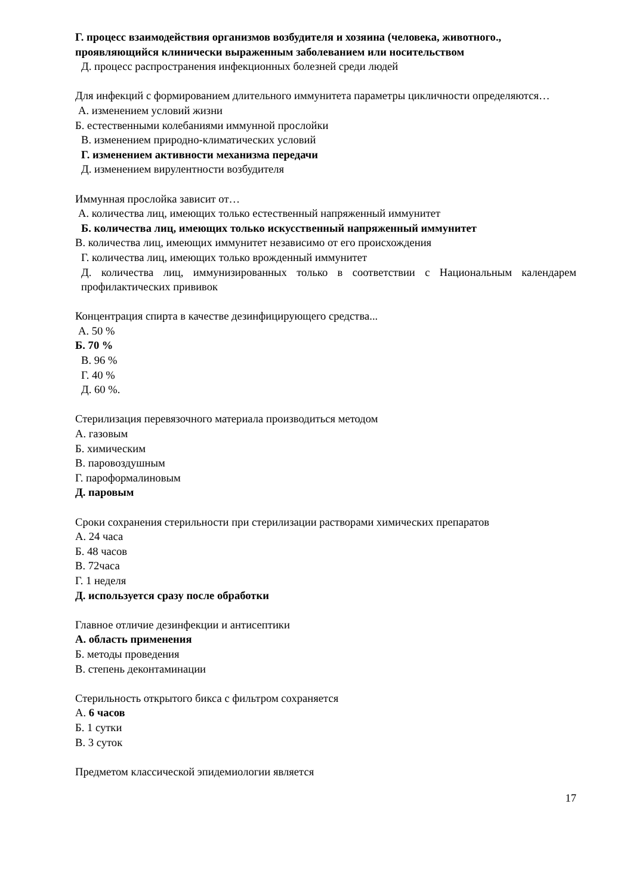Г. процесс взаимодействия организмов возбудителя и хозяина (человека, животного., проявляющийся клинически выраженным заболеванием или носительством
Д. процесс распространения инфекционных болезней среди людей
Для инфекций с формированием длительного иммунитета параметры цикличности определяются…
А. изменением условий жизни
Б. естественными колебаниями иммунной прослойки
В. изменением природно-климатических условий
Г. изменением активности механизма передачи
Д. изменением вирулентности возбудителя
Иммунная прослойка зависит от…
А. количества лиц, имеющих только естественный напряженный иммунитет
Б. количества лиц, имеющих только искусственный напряженный иммунитет
В. количества лиц, имеющих иммунитет независимо от его происхождения
Г. количества лиц, имеющих только врожденный иммунитет
Д. количества лиц, иммунизированных только в соответствии с Национальным календарем профилактических прививок
Концентрация спирта в качестве дезинфицирующего средства...
А. 50 %
Б. 70 %
В. 96 %
Г. 40 %
Д. 60 %.
Стерилизация перевязочного материала производиться методом
А. газовым
Б. химическим
В. паровоздушным
Г. пароформалиновым
Д. паровым
Сроки сохранения стерильности при стерилизации растворами химических препаратов
А. 24 часа
Б. 48 часов
В. 72часа
Г. 1 неделя
Д. используется сразу после обработки
Главное отличие дезинфекции и антисептики
А. область применения
Б. методы проведения
В. степень деконтаминации
Стерильность открытого бикса с фильтром сохраняется
А. 6 часов
Б. 1 сутки
В. 3 суток
Предметом классической эпидемиологии является
17